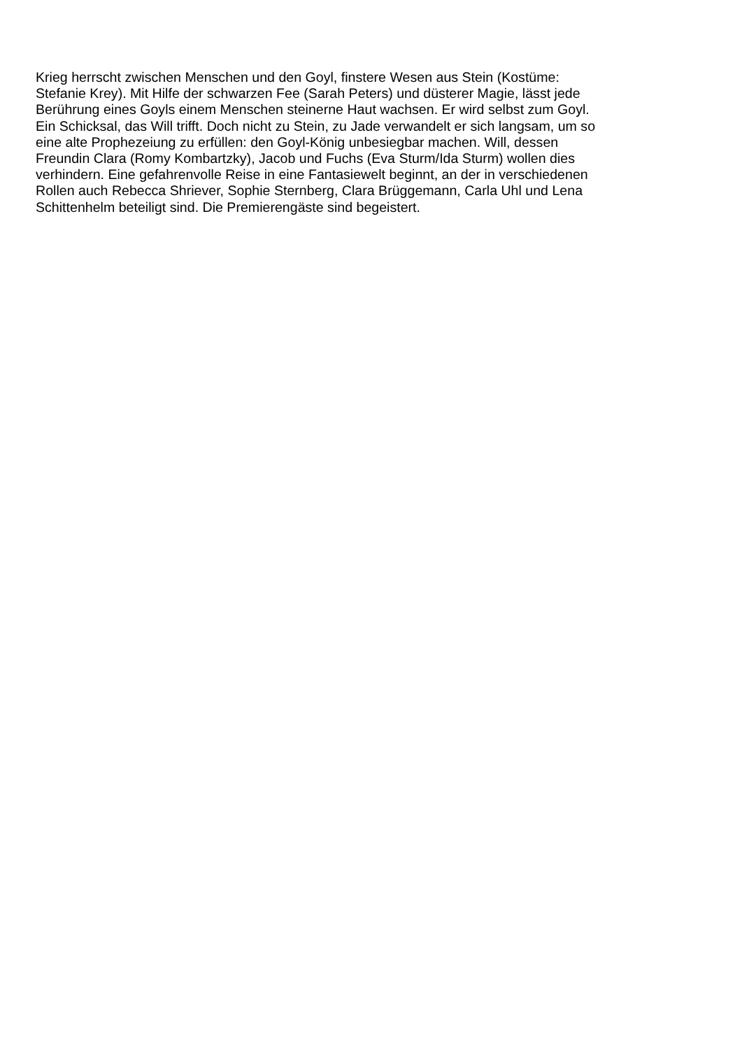Krieg herrscht zwischen Menschen und den Goyl, finstere Wesen aus Stein (Kostüme: Stefanie Krey). Mit Hilfe der schwarzen Fee (Sarah Peters) und düsterer Magie, lässt jede Berührung eines Goyls einem Menschen steinerne Haut wachsen. Er wird selbst zum Goyl. Ein Schicksal, das Will trifft. Doch nicht zu Stein, zu Jade verwandelt er sich langsam, um so eine alte Prophezeiung zu erfüllen: den Goyl-König unbesiegbar machen. Will, dessen Freundin Clara (Romy Kombartzky), Jacob und Fuchs (Eva Sturm/Ida Sturm) wollen dies verhindern. Eine gefahrenvolle Reise in eine Fantasiewelt beginnt, an der in verschiedenen Rollen auch Rebecca Shriever, Sophie Sternberg, Clara Brüggemann, Carla Uhl und Lena Schittenhelm beteiligt sind. Die Premierengäste sind begeistert.